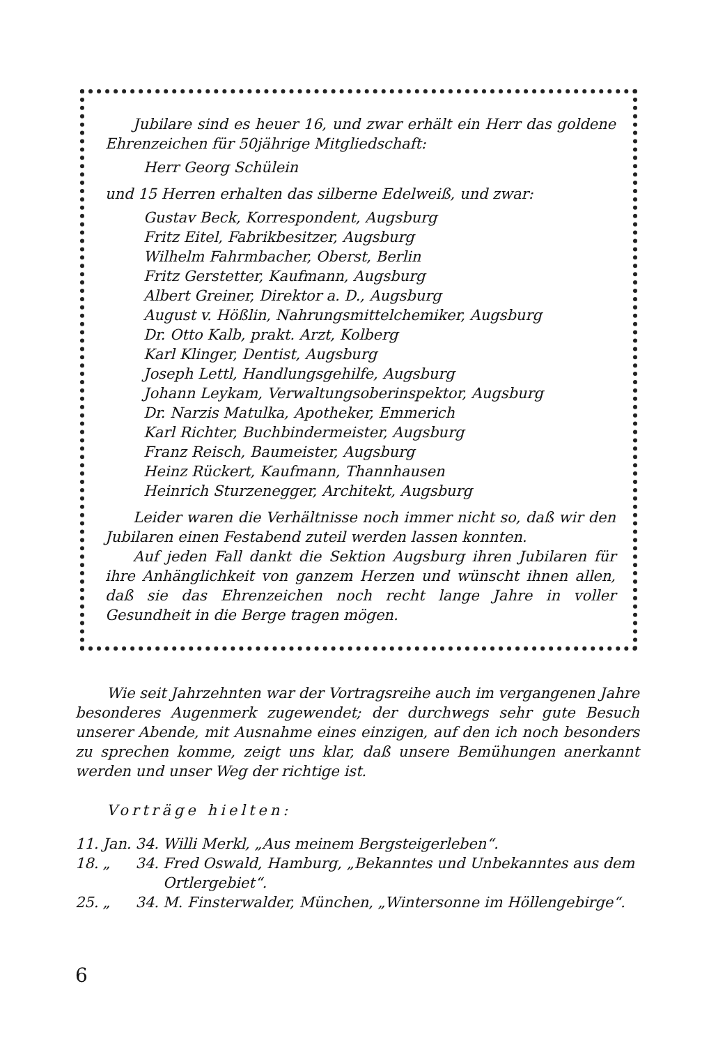Jubilare sind es heuer 16, und zwar erhält ein Herr das goldene Ehrenzeichen für 50jährige Mitgliedschaft:
Herr Georg Schülein
und 15 Herren erhalten das silberne Edelweiß, und zwar:
Gustav Beck, Korrespondent, Augsburg
Fritz Eitel, Fabrikbesitzer, Augsburg
Wilhelm Fahrmbacher, Oberst, Berlin
Fritz Gerstetter, Kaufmann, Augsburg
Albert Greiner, Direktor a. D., Augsburg
August v. Hößlin, Nahrungsmittelchemiker, Augsburg
Dr. Otto Kalb, prakt. Arzt, Kolberg
Karl Klinger, Dentist, Augsburg
Joseph Lettl, Handlungsgehilfe, Augsburg
Johann Leykam, Verwaltungsoberinspektor, Augsburg
Dr. Narzis Matulka, Apotheker, Emmerich
Karl Richter, Buchbindermeister, Augsburg
Franz Reisch, Baumeister, Augsburg
Heinz Rückert, Kaufmann, Thannhausen
Heinrich Sturzenegger, Architekt, Augsburg
Leider waren die Verhältnisse noch immer nicht so, daß wir den Jubilaren einen Festabend zuteil werden lassen konnten.
Auf jeden Fall dankt die Sektion Augsburg ihren Jubilaren für ihre Anhänglichkeit von ganzem Herzen und wünscht ihnen allen, daß sie das Ehrenzeichen noch recht lange Jahre in voller Gesundheit in die Berge tragen mögen.
Wie seit Jahrzehnten war der Vortragsreihe auch im vergangenen Jahre besonderes Augenmerk zugewendet; der durchwegs sehr gute Besuch unserer Abende, mit Ausnahme eines einzigen, auf den ich noch besonders zu sprechen komme, zeigt uns klar, daß unsere Bemühungen anerkannt werden und unser Weg der richtige ist.
Vorträge hielten:
| 11. | Jan. | 34. | Willi Merkl, „Aus meinem Bergsteigerleben“. |
| 18. | „ | 34. | Fred Oswald, Hamburg, „Bekanntes und Unbekanntes aus dem Ortlergebiet“. |
| 25. | „ | 34. | M. Finsterwalder, München, „Wintersonne im Höllengebirge“. |
6